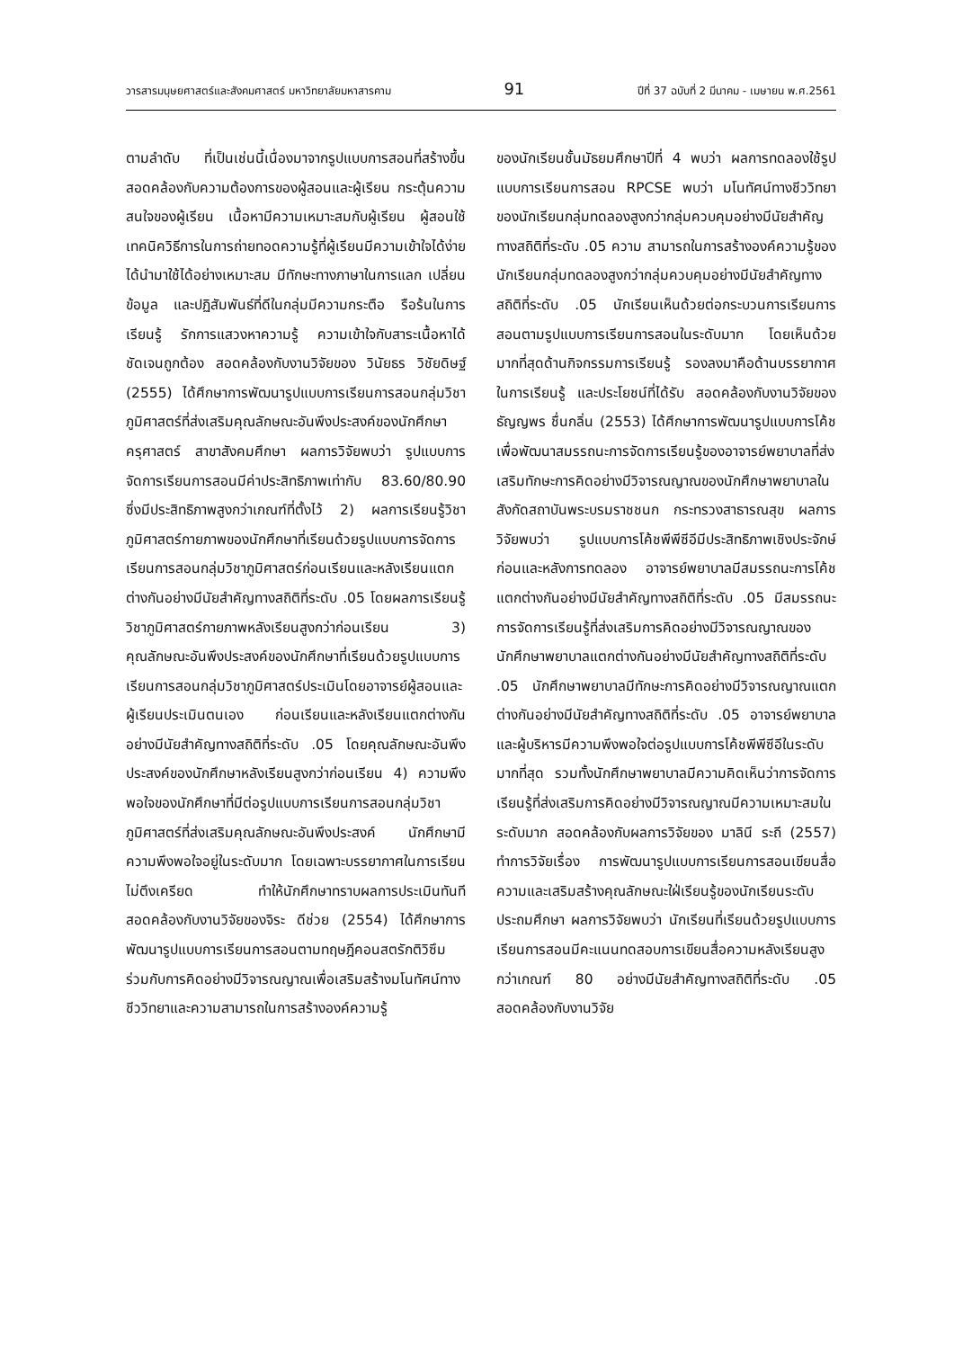วารสารมนุษยศาสตร์และสังคมศาสตร์ มหาวิทยาลัยมหาสารคาม 91 ปีที่ 37 ฉบับที่ 2 มีนาคม - เมษายน พ.ศ.2561
ตามลำดับ ที่เป็นเช่นนี้เนื่องมาจากรูปแบบการสอนที่สร้างขึ้นสอดคล้องกับความต้องการของผู้สอนและผู้เรียน กระตุ้นความสนใจของผู้เรียน เนื้อหามีความเหมาะสมกับผู้เรียน ผู้สอนใช้เทคนิควิธีการในการถ่ายทอดความรู้ที่ผู้เรียนมีความเข้าใจได้ง่ายได้นำมาใช้ได้อย่างเหมาะสม มีทักษะทางภาษาในการแลก เปลี่ยนข้อมูล และปฏิสัมพันธ์ที่ดีในกลุ่มมีความกระตือ รือร้นในการเรียนรู้ รักการแสวงหาความรู้ ความเข้าใจกับสาระเนื้อหาได้ชัดเจนถูกต้อง สอดคล้องกับงานวิจัยของ วินัยธร วิชัยดิษฐ์ (2555) ได้ศึกษาการพัฒนารูปแบบการเรียนการสอนกลุ่มวิชาภูมิศาสตร์ที่ส่งเสริมคุณลักษณะอันพึงประสงค์ของนักศึกษาครุศาสตร์ สาขาสังคมศึกษา ผลการวิจัยพบว่า รูปแบบการจัดการเรียนการสอนมีค่าประสิทธิภาพเท่ากับ 83.60/80.90 ซึ่งมีประสิทธิภาพสูงกว่าเกณฑ์ที่ตั้งไว้ 2) ผลการเรียนรู้วิชาภูมิศาสตร์กายภาพของนักศึกษาที่เรียนด้วยรูปแบบการจัดการเรียนการสอนกลุ่มวิชาภูมิศาสตร์ก่อนเรียนและหลังเรียนแตกต่างกันอย่างมีนัยสำคัญทางสถิติที่ระดับ .05 โดยผลการเรียนรู้วิชาภูมิศาสตร์กายภาพหลังเรียนสูงกว่าก่อนเรียน 3) คุณลักษณะอันพึงประสงค์ของนักศึกษาที่เรียนด้วยรูปแบบการเรียนการสอนกลุ่มวิชาภูมิศาสตร์ประเมินโดยอาจารย์ผู้สอนและผู้เรียนประเมินตนเอง ก่อนเรียนและหลังเรียนแตกต่างกันอย่างมีนัยสำคัญทางสถิติที่ระดับ .05 โดยคุณลักษณะอันพึงประสงค์ของนักศึกษาหลังเรียนสูงกว่าก่อนเรียน 4) ความพึงพอใจของนักศึกษาที่มีต่อรูปแบบการเรียนการสอนกลุ่มวิชาภูมิศาสตร์ที่ส่งเสริมคุณลักษณะอันพึงประสงค์ นักศึกษามีความพึงพอใจอยู่ในระดับมาก โดยเฉพาะบรรยากาศในการเรียนไม่ตึงเครียด ทำให้นักศึกษาทราบผลการประเมินทันที สอดคล้องกับงานวิจัยของจิระ ดีช่วย (2554) ได้ศึกษาการพัฒนารูปแบบการเรียนการสอนตามทฤษฎีคอนสตรักติวิซึมร่วมกับการคิดอย่างมีวิจารณญาณเพื่อเสริมสร้างมโนทัศน์ทางชีววิทยาและความสามารถในการสร้างองค์ความรู้
ของนักเรียนชั้นมัธยมศึกษาปีที่ 4 พบว่า ผลการทดลองใช้รูปแบบการเรียนการสอน RPCSE พบว่า มโนทัศน์ทางชีววิทยาของนักเรียนกลุ่มทดลองสูงกว่ากลุ่มควบคุมอย่างมีนัยสำคัญทางสถิติที่ระดับ .05 ความ สามารถในการสร้างองค์ความรู้ของนักเรียนกลุ่มทดลองสูงกว่ากลุ่มควบคุมอย่างมีนัยสำคัญทางสถิติที่ระดับ .05 นักเรียนเห็นด้วยต่อกระบวนการเรียนการสอนตามรูปแบบการเรียนการสอนในระดับมาก โดยเห็นด้วยมากที่สุดด้านกิจกรรมการเรียนรู้ รองลงมาคือด้านบรรยากาศในการเรียนรู้ และประโยชน์ที่ได้รับ สอดคล้องกับงานวิจัยของ ธัญญพร ชื่นกลิ่น (2553) ได้ศึกษาการพัฒนารูปแบบการโค้ชเพื่อพัฒนาสมรรถนะการจัดการเรียนรู้ของอาจารย์พยาบาลที่ส่งเสริมทักษะการคิดอย่างมีวิจารณญาณของนักศึกษาพยาบาลในสังกัดสถาบันพระบรมราชชนก กระทรวงสาธารณสุข ผลการวิจัยพบว่า รูปแบบการโค้ชพีพีซีอีมีประสิทธิภาพเชิงประจักษ์ ก่อนและหลังการทดลอง อาจารย์พยาบาลมีสมรรถนะการโค้ชแตกต่างกันอย่างมีนัยสำคัญทางสถิติที่ระดับ .05 มีสมรรถนะการจัดการเรียนรู้ที่ส่งเสริมการคิดอย่างมีวิจารณญาณของนักศึกษาพยาบาลแตกต่างกันอย่างมีนัยสำคัญทางสถิติที่ระดับ .05 นักศึกษาพยาบาลมีทักษะการคิดอย่างมีวิจารณญาณแตกต่างกันอย่างมีนัยสำคัญทางสถิติที่ระดับ .05 อาจารย์พยาบาลและผู้บริหารมีความพึงพอใจต่อรูปแบบการโค้ชพีพีซีอีในระดับมากที่สุด รวมทั้งนักศึกษาพยาบาลมีความคิดเห็นว่าการจัดการเรียนรู้ที่ส่งเสริมการคิดอย่างมีวิจารณญาณมีความเหมาะสมในระดับมาก สอดคล้องกับผลการวิจัยของ มาลินี ระถี (2557) ทำการวิจัยเรื่อง การพัฒนารูปแบบการเรียนการสอนเขียนสื่อความและเสริมสร้างคุณลักษณะใฝ่เรียนรู้ของนักเรียนระดับประถมศึกษา ผลการวิจัยพบว่า นักเรียนที่เรียนด้วยรูปแบบการเรียนการสอนมีคะแนนทดสอบการเขียนสื่อความหลังเรียนสูงกว่าเกณฑ์ 80 อย่างมีนัยสำคัญทางสถิติที่ระดับ .05 สอดคล้องกับงานวิจัย